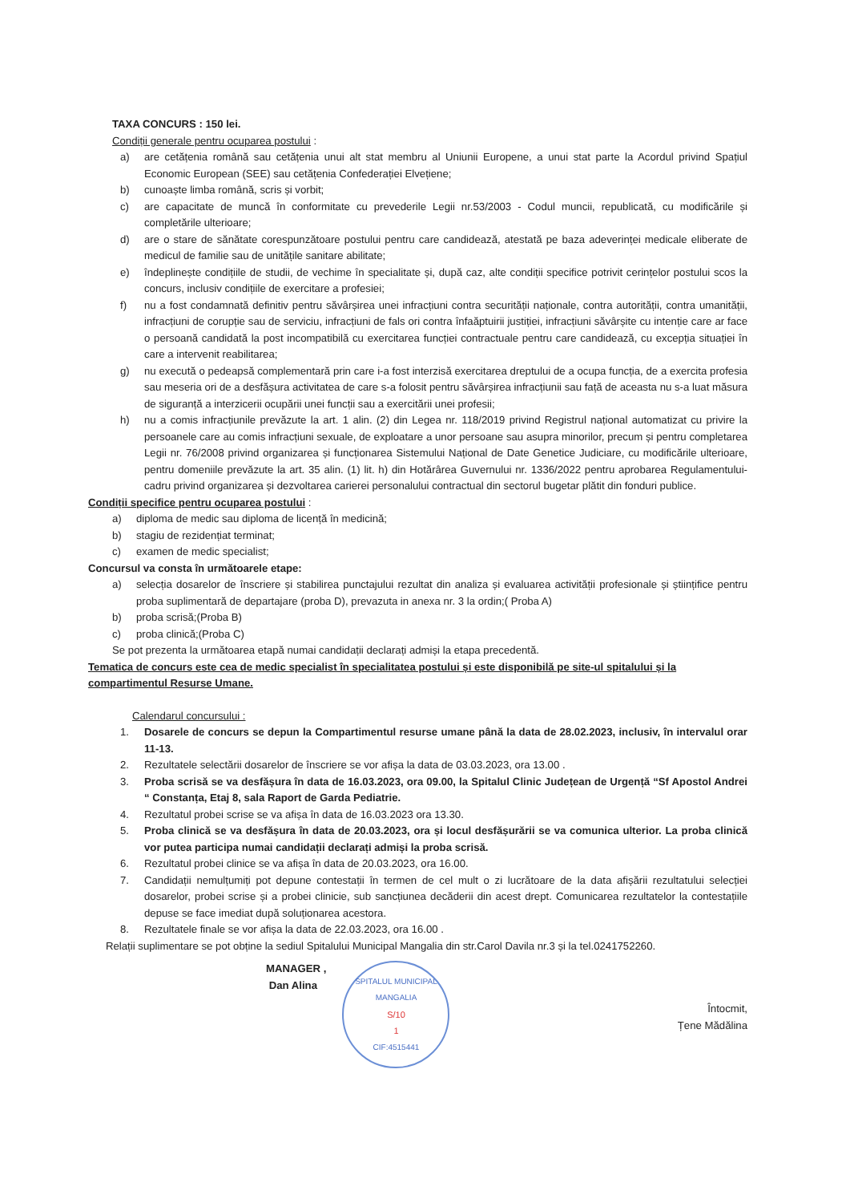TAXA CONCURS : 150 lei.
Condiții generale pentru ocuparea postului :
a) are cetățenia română sau cetățenia unui alt stat membru al Uniunii Europene, a unui stat parte la Acordul privind Spațiul Economic European (SEE) sau cetățenia Confederației Elvețiene;
b) cunoaște limba română, scris și vorbit;
c) are capacitate de muncă în conformitate cu prevederile Legii nr.53/2003 - Codul muncii, republicată, cu modificările și completările ulterioare;
d) are o stare de sănătate corespunzătoare postului pentru care candidează, atestată pe baza adeverinței medicale eliberate de medicul de familie sau de unitățile sanitare abilitate;
e) îndeplinește condițiile de studii, de vechime în specialitate și, după caz, alte condiții specifice potrivit cerințelor postului scos la concurs, inclusiv condițiile de exercitare a profesiei;
f) nu a fost condamnată definitiv pentru săvârșirea unei infracțiuni contra securității naționale, contra autorității, contra umanității, infracțiuni de corupție sau de serviciu, infracțiuni de fals ori contra înfaăptuirii justiției, infracțiuni săvârșite cu intenție care ar face o persoană candidată la post incompatibilă cu exercitarea funcției contractuale pentru care candidează, cu excepția situației în care a intervenit reabilitarea;
g) nu execută o pedeapsă complementară prin care i-a fost interzisă exercitarea dreptului de a ocupa funcția, de a exercita profesia sau meseria ori de a desfășura activitatea de care s-a folosit pentru săvârșirea infracțiunii sau față de aceasta nu s-a luat măsura de siguranță a interzicerii ocupării unei funcții sau a exercitării unei profesii;
h) nu a comis infracțiunile prevăzute la art. 1 alin. (2) din Legea nr. 118/2019 privind Registrul național automatizat cu privire la persoanele care au comis infracțiuni sexuale, de exploatare a unor persoane sau asupra minorilor, precum și pentru completarea Legii nr. 76/2008 privind organizarea și funcționarea Sistemului Național de Date Genetice Judiciare, cu modificările ulterioare, pentru domeniile prevăzute la art. 35 alin. (1) lit. h) din Hotărârea Guvernului nr. 1336/2022 pentru aprobarea Regulamentului-cadru privind organizarea și dezvoltarea carierei personalului contractual din sectorul bugetar plătit din fonduri publice.
Condiții specifice pentru ocuparea postului :
a) diploma de medic sau diploma de licență în medicină;
b) stagiu de rezidențiat terminat;
c) examen de medic specialist;
Concursul va consta în următoarele etape:
a) selecția dosarelor de înscriere și stabilirea punctajului rezultat din analiza și evaluarea activității profesionale și științifice pentru proba suplimentară de departajare (proba D), prevazuta in anexa nr. 3 la ordin;( Proba A)
b) proba scrisă;(Proba B)
c) proba clinică;(Proba C)
Se pot prezenta la următoarea etapă numai candidații declarați admiși la etapa precedentă.
Tematica de concurs este cea de medic specialist în specialitatea postului și este disponibilă pe site-ul spitalului și la compartimentul Resurse Umane.
Calendarul concursului :
1. Dosarele de concurs se depun la Compartimentul resurse umane până la data de 28.02.2023, inclusiv, în intervalul orar 11-13.
2. Rezultatele selectării dosarelor de înscriere se vor afișa la data de 03.03.2023, ora 13.00 .
3. Proba scrisă se va desfășura în data de 16.03.2023, ora 09.00, la Spitalul Clinic Județean de Urgență “Sf Apostol Andrei “ Constanța, Etaj 8, sala Raport de Garda Pediatrie.
4. Rezultatul probei scrise se va afișa în data de 16.03.2023 ora 13.30.
5. Proba clinică se va desfășura în data de 20.03.2023, ora și locul desfășurării se va comunica ulterior. La proba clinică vor putea participa numai candidații declarați admiși la proba scrisă.
6. Rezultatul probei clinice se va afișa în data de 20.03.2023, ora 16.00.
7. Candidații nemulțumiți pot depune contestații în termen de cel mult o zi lucrătoare de la data afișării rezultatului selecției dosarelor, probei scrise și a probei clinicie, sub sancțiunea decăderii din acest drept. Comunicarea rezultatelor la contestațiile depuse se face imediat după soluționarea acestora.
8. Rezultatele finale se vor afișa la data de 22.03.2023, ora 16.00 .
Relații suplimentare se pot obține la sediul Spitalului Municipal Mangalia din str.Carol Davila nr.3 și la tel.0241752260.
MANAGER ,
Dan Alina
SPITALUL MUNICIPAL MANGALIA
S/10
1
CIF:4515441
Întocmit,
Țene Mădălina